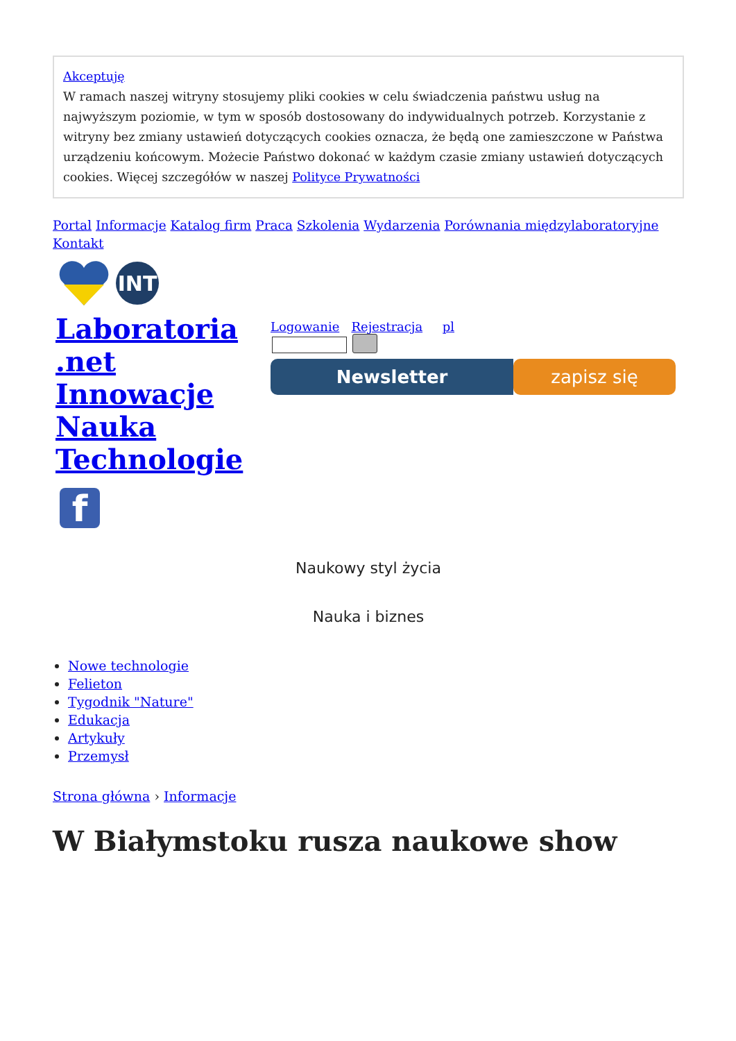Akceptuję
W ramach naszej witryny stosujemy pliki cookies w celu świadczenia państwu usług na najwyższym poziomie, w tym w sposób dostosowany do indywidualnych potrzeb. Korzystanie z witryny bez zmiany ustawień dotyczących cookies oznacza, że będą one zamieszczone w Państwa urządzeniu końcowym. Możecie Państwo dokonać w każdym czasie zmiany ustawień dotyczących cookies. Więcej szczegółów w naszej Polityce Prywatności
Portal Informacje Katalog firm Praca Szkolenia Wydarzenia Porównania międzylaboratoryjne Kontakt
INT
Laboratoria .net Innowacje Nauka Technologie
f
Logowanie Rejestracja pl
Newsletter zapisz się
Naukowy styl życia
Nauka i biznes
Nowe technologie
Felieton
Tygodnik "Nature"
Edukacja
Artykuły
Przemysł
Strona główna › Informacje
W Białymstoku rusza naukowe show